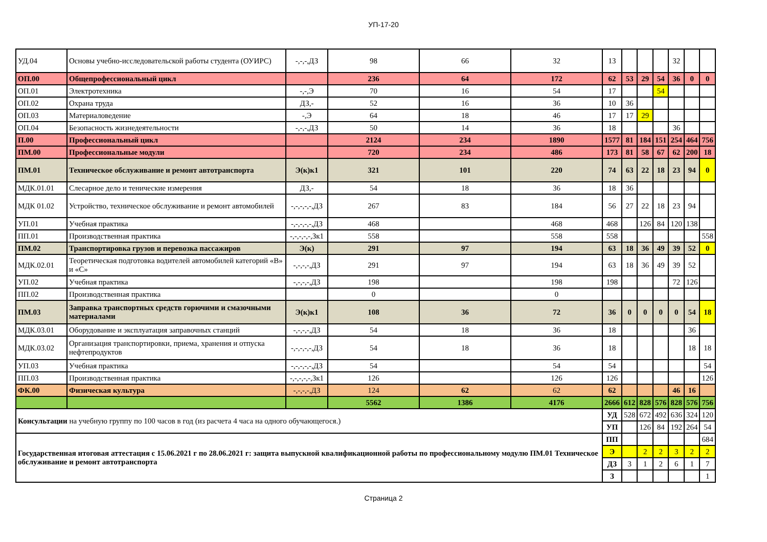УП-17-20
| УД.04 | Основы учебно-исследовательской работы студента (ОУИРС) | -,-,-,ДЗ | 98 | 66 | 32 | 13 | | | | 32 | | |
| ОП.00 | Общепрофессиональный цикл | | 236 | 64 | 172 | 62 | 53 | 29 | 54 | 36 | 0 | 0 |
| ОП.01 | Электротехника | -,-,Э | 70 | 16 | 54 | 17 | | | 54 | | | |
| ОП.02 | Охрана труда | ДЗ,- | 52 | 16 | 36 | 10 | 36 | | | | | |
| ОП.03 | Материаловедение | -,Э | 64 | 18 | 46 | 17 | 17 | 29 | | | | |
| ОП.04 | Безопасность жизнедеятельности | -,-,-,ДЗ | 50 | 14 | 36 | 18 | | | | 36 | | |
| П.00 | Профессиональный цикл | | 2124 | 234 | 1890 | 1577 | 81 | 184 | 151 | 254 | 464 | 756 |
| ПМ.00 | Профессиональные модули | | 720 | 234 | 486 | 173 | 81 | 58 | 67 | 62 | 200 | 18 |
| ПМ.01 | Техническое обслуживание и ремонт автотранспорта | Э(к)к1 | 321 | 101 | 220 | 74 | 63 | 22 | 18 | 23 | 94 | 0 |
| МДК.01.01 | Слесарное дело и тенические измерения | ДЗ,- | 54 | 18 | 36 | 18 | 36 | | | | | |
| МДК 01.02 | Устройство, техническое обслуживание и ремонт автомобилей | -,-,-,-,-,ДЗ | 267 | 83 | 184 | 56 | 27 | 22 | 18 | 23 | 94 | |
| УП.01 | Учебная практика | -,-,-,-,-,ДЗ | 468 | | 468 | 468 | | 126 | 84 | 120 | 138 | |
| ПП.01 | Производственная практика | -,-,-,-,-,Зк1 | 558 | | 558 | 558 | | | | | | 558 |
| ПМ.02 | Транспортировка грузов и перевозка пассажиров | Э(к) | 291 | 97 | 194 | 63 | 18 | 36 | 49 | 39 | 52 | 0 |
| МДК.02.01 | Теоретическая подготовка водителей автомобилей категорий «В» и «С» | -,-,-,-,ДЗ | 291 | 97 | 194 | 63 | 18 | 36 | 49 | 39 | 52 | |
| УП.02 | Учебная практика | -,-,-,-,ДЗ | 198 | | 198 | 198 | | | | 72 | 126 | |
| ПП.02 | Производственная практика | | 0 | | 0 | | | | | | | |
| ПМ.03 | Заправка транспортных средств горючими и смазочными материалами | Э(к)к1 | 108 | 36 | 72 | 36 | 0 | 0 | 0 | 0 | 54 | 18 |
| МДК.03.01 | Оборудование и эксплуатация заправочных станций | -,-,-,-,ДЗ | 54 | 18 | 36 | 18 | | | | | 36 | |
| МДК.03.02 | Организация транспортировки, приема, хранения и отпуска нефтепродуктов | -,-,-,-,-,ДЗ | 54 | 18 | 36 | 18 | | | | | 18 | 18 |
| УП.03 | Учебная практика | -,-,-,-,-,ДЗ | 54 | | 54 | 54 | | | | | | 54 |
| ПП.03 | Производственная практика | -,-,-,-,-,Зк1 | 126 | | 126 | 126 | | | | | | 126 |
| ФК.00 | Физическая культура | -,-,-,-,ДЗ | 124 | 62 | 62 | 62 | | | | 46 | 16 | |
| | | | 5562 | 1386 | 4176 | 2666 | 612 | 828 | 576 | 828 | 576 | 756 |
| Консультации на учебную группу по 100 часов в год (из расчета 4 часа на одного обучающегося.) | | | | | | УД | 528 | 672 | 492 | 636 | 324 | 120 |
| | | | | | | УП | | 126 | 84 | 192 | 264 | 54 |
| Государственная итоговая аттестация с 15.06.2021 г по 28.06.2021 г: защита выпускной квалификационной работы по профессиональному модулю ПМ.01 Техническое обслуживание и ремонт автотранспорта | | | | | | ПП | | | | | | 684 |
| | | | | | | Э | | 2 | 2 | 3 | 2 | 2 |
| | | | | | | ДЗ | 3 | 1 | 2 | 6 | 1 | 7 |
| | | | | | | З | | | | | | 1 |
Страница 2